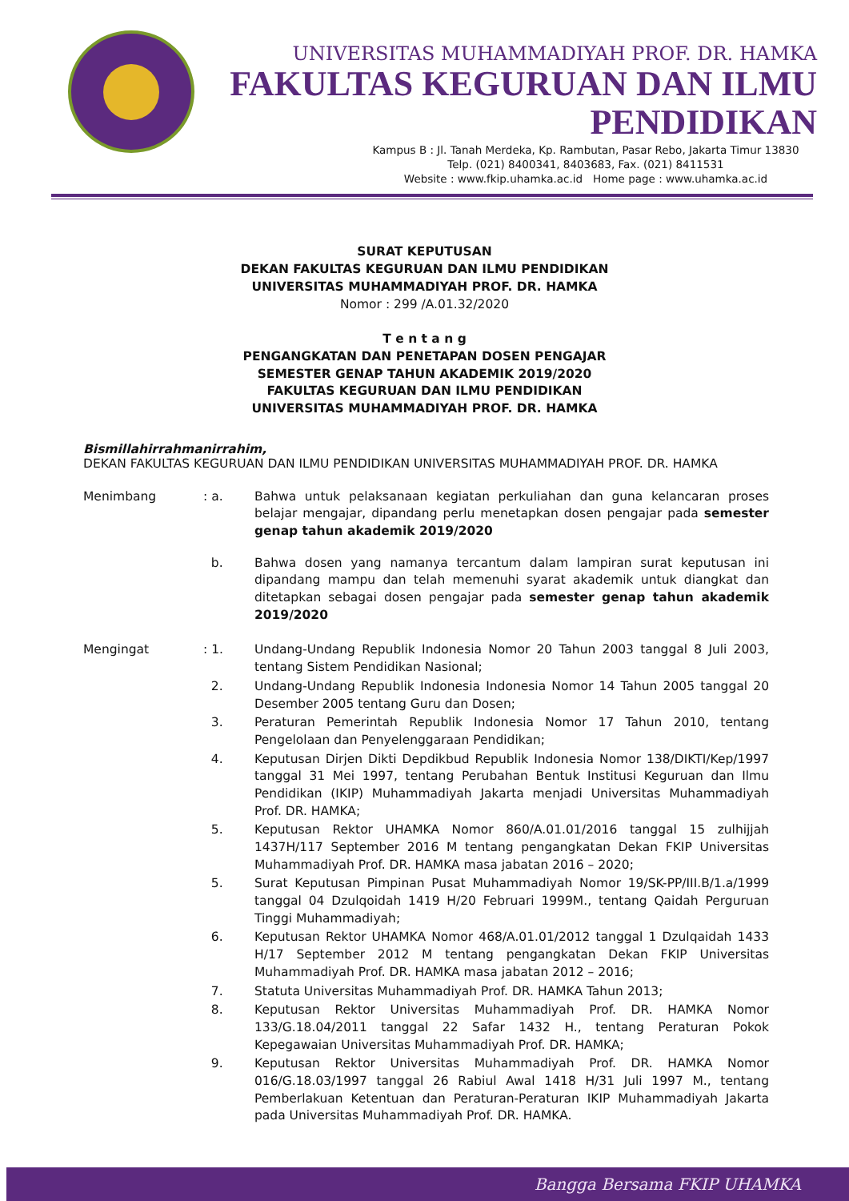UNIVERSITAS MUHAMMADIYAH PROF. DR. HAMKA
FAKULTAS KEGURUAN DAN ILMU PENDIDIKAN
Kampus B : Jl. Tanah Merdeka, Kp. Rambutan, Pasar Rebo, Jakarta Timur 13830
Telp. (021) 8400341, 8403683, Fax. (021) 8411531
Website : www.fkip.uhamka.ac.id Home page : www.uhamka.ac.id
SURAT KEPUTUSAN
DEKAN FAKULTAS KEGURUAN DAN ILMU PENDIDIKAN
UNIVERSITAS MUHAMMADIYAH PROF. DR. HAMKA
Nomor : 299 /A.01.32/2020
T e n t a n g
PENGANGKATAN DAN PENETAPAN DOSEN PENGAJAR
SEMESTER GENAP TAHUN AKADEMIK 2019/2020
FAKULTAS KEGURUAN DAN ILMU PENDIDIKAN
UNIVERSITAS MUHAMMADIYAH PROF. DR. HAMKA
Bismillahirrahmanirrahim,
DEKAN FAKULTAS KEGURUAN DAN ILMU PENDIDIKAN UNIVERSITAS MUHAMMADIYAH PROF. DR. HAMKA
Menimbang : a. Bahwa untuk pelaksanaan kegiatan perkuliahan dan guna kelancaran proses belajar mengajar, dipandang perlu menetapkan dosen pengajar pada semester genap tahun akademik 2019/2020
b. Bahwa dosen yang namanya tercantum dalam lampiran surat keputusan ini dipandang mampu dan telah memenuhi syarat akademik untuk diangkat dan ditetapkan sebagai dosen pengajar pada semester genap tahun akademik 2019/2020
Mengingat : 1. Undang-Undang Republik Indonesia Nomor 20 Tahun 2003 tanggal 8 Juli 2003, tentang Sistem Pendidikan Nasional;
2. Undang-Undang Republik Indonesia Indonesia Nomor 14 Tahun 2005 tanggal 20 Desember 2005 tentang Guru dan Dosen;
3. Peraturan Pemerintah Republik Indonesia Nomor 17 Tahun 2010, tentang Pengelolaan dan Penyelenggaraan Pendidikan;
4. Keputusan Dirjen Dikti Depdikbud Republik Indonesia Nomor 138/DIKTI/Kep/1997 tanggal 31 Mei 1997, tentang Perubahan Bentuk Institusi Keguruan dan Ilmu Pendidikan (IKIP) Muhammadiyah Jakarta menjadi Universitas Muhammadiyah Prof. DR. HAMKA;
5. Keputusan Rektor UHAMKA Nomor 860/A.01.01/2016 tanggal 15 zulhijjah 1437H/117 September 2016 M tentang pengangkatan Dekan FKIP Universitas Muhammadiyah Prof. DR. HAMKA masa jabatan 2016 – 2020;
5. Surat Keputusan Pimpinan Pusat Muhammadiyah Nomor 19/SK-PP/III.B/1.a/1999 tanggal 04 Dzulqoidah 1419 H/20 Februari 1999M., tentang Qaidah Perguruan Tinggi Muhammadiyah;
6. Keputusan Rektor UHAMKA Nomor 468/A.01.01/2012 tanggal 1 Dzulqaidah 1433 H/17 September 2012 M tentang pengangkatan Dekan FKIP Universitas Muhammadiyah Prof. DR. HAMKA masa jabatan 2012 – 2016;
7. Statuta Universitas Muhammadiyah Prof. DR. HAMKA Tahun 2013;
8. Keputusan Rektor Universitas Muhammadiyah Prof. DR. HAMKA Nomor 133/G.18.04/2011 tanggal 22 Safar 1432 H., tentang Peraturan Pokok Kepegawaian Universitas Muhammadiyah Prof. DR. HAMKA;
9. Keputusan Rektor Universitas Muhammadiyah Prof. DR. HAMKA Nomor 016/G.18.03/1997 tanggal 26 Rabiul Awal 1418 H/31 Juli 1997 M., tentang Pemberlakuan Ketentuan dan Peraturan-Peraturan IKIP Muhammadiyah Jakarta pada Universitas Muhammadiyah Prof. DR. HAMKA.
Bangga Bersama FKIP UHAMKA